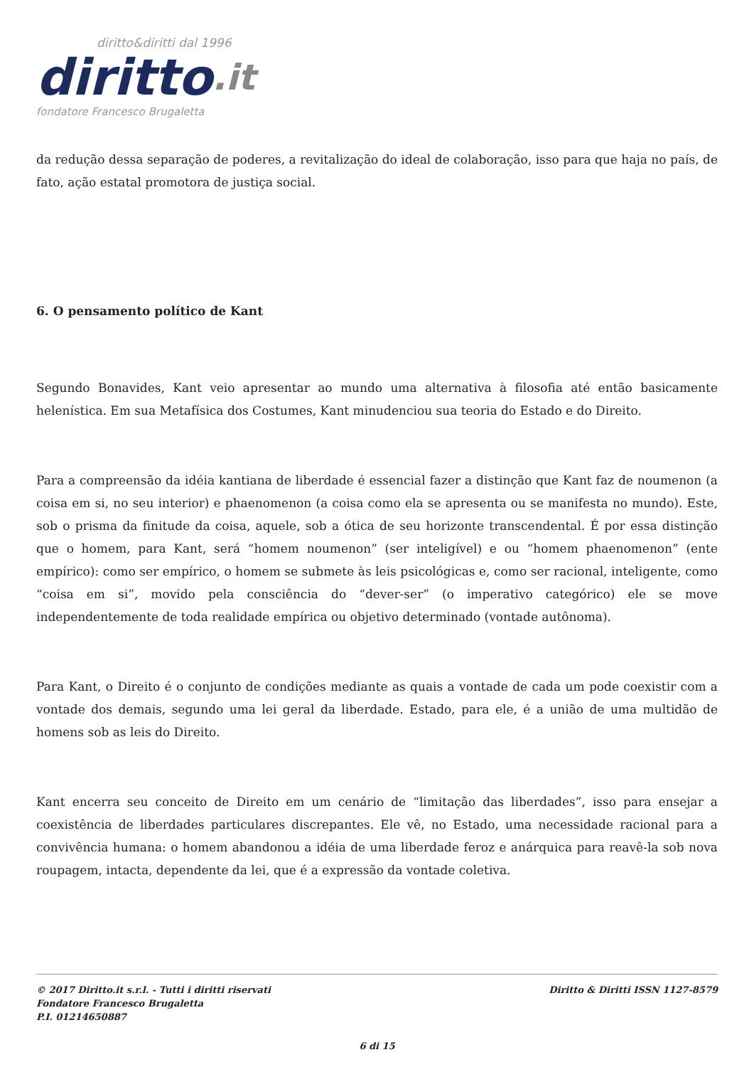diritto&diritti dal 1996
diritto.it
fondatore Francesco Brugaletta
da redução dessa separação de poderes, a revitalização do ideal de colaboração, isso para que haja no país, de fato, ação estatal promotora de justiça social.
6. O pensamento político de Kant
Segundo Bonavides, Kant veio apresentar ao mundo uma alternativa à filosofia até então basicamente helenística. Em sua Metafísica dos Costumes, Kant minudenciou sua teoria do Estado e do Direito.
Para a compreensão da idéia kantiana de liberdade é essencial fazer a distinção que Kant faz de noumenon (a coisa em si, no seu interior) e phaenomenon (a coisa como ela se apresenta ou se manifesta no mundo). Este, sob o prisma da finitude da coisa, aquele, sob a ótica de seu horizonte transcendental. É por essa distinção que o homem, para Kant, será “homem noumenon” (ser inteligível) e ou “homem phaenomenon” (ente empírico): como ser empírico, o homem se submete às leis psicológicas e, como ser racional, inteligente, como “coisa em si”, movido pela consciência do “dever-ser” (o imperativo categórico) ele se move independentemente de toda realidade empírica ou objetivo determinado (vontade autônoma).
Para Kant, o Direito é o conjunto de condições mediante as quais a vontade de cada um pode coexistir com a vontade dos demais, segundo uma lei geral da liberdade. Estado, para ele, é a união de uma multidão de homens sob as leis do Direito.
Kant encerra seu conceito de Direito em um cenário de “limitação das liberdades”, isso para ensejar a coexistência de liberdades particulares discrepantes. Ele vê, no Estado, uma necessidade racional para a convivência humana: o homem abandonou a idéia de uma liberdade feroz e anárquica para reavê-la sob nova roupagem, intacta, dependente da lei, que é a expressão da vontade coletiva.
© 2017 Diritto.it s.r.l. - Tutti i diritti riservati
Fondatore Francesco Brugaletta
P.I. 01214650887
Diritto & Diritti ISSN 1127-8579
6 di 15